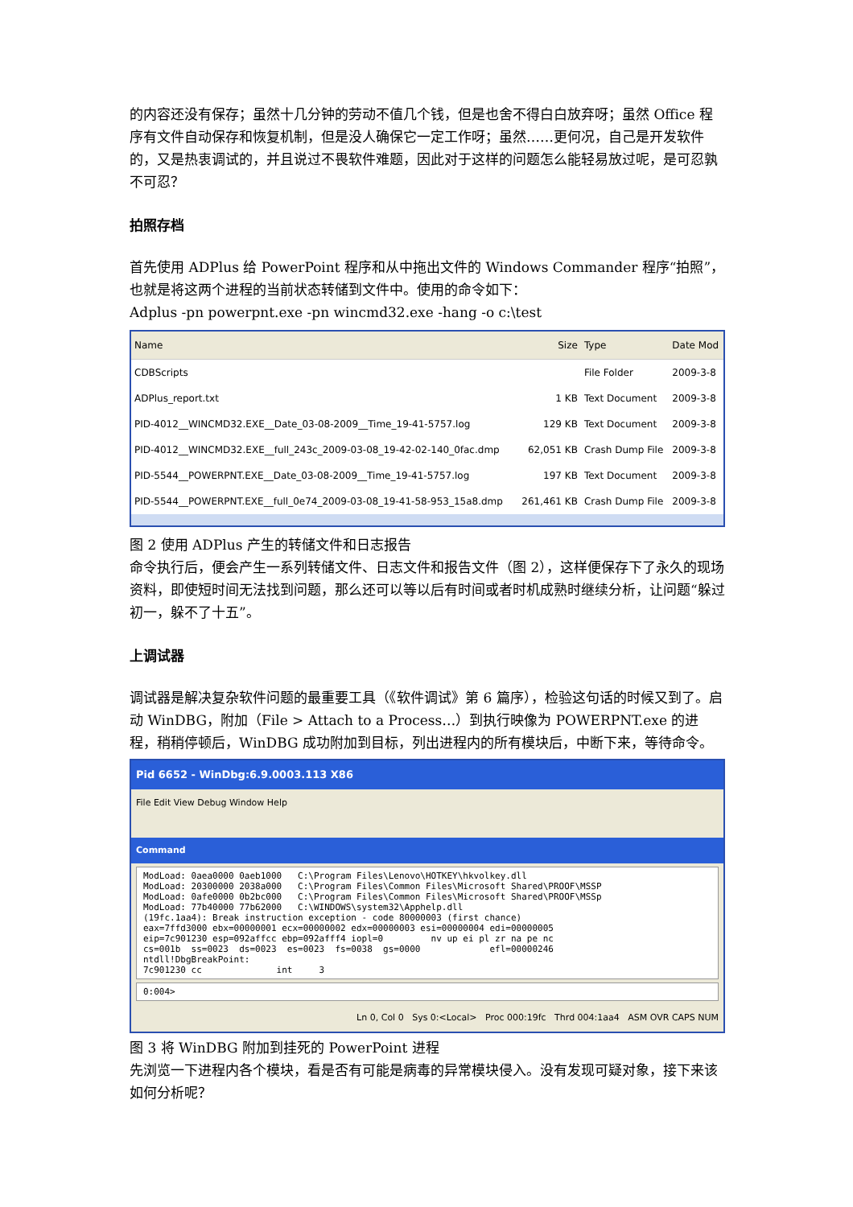的内容还没有保存；虽然十几分钟的劳动不值几个钱，但是也舍不得白白放弃呀；虽然 Office 程序有文件自动保存和恢复机制，但是没人确保它一定工作呀；虽然……更何况，自己是开发软件的，又是热衷调试的，并且说过不畏软件难题，因此对于这样的问题怎么能轻易放过呢，是可忍孰不可忍？
拍照存档
首先使用 ADPlus 给 PowerPoint 程序和从中拖出文件的 Windows Commander 程序“拍照”，也就是将这两个进程的当前状态转储到文件中。使用的命令如下：
Adplus -pn powerpnt.exe -pn wincmd32.exe -hang -o c:\test
| Name | Size | Type | Date Mod |
| --- | --- | --- | --- |
| CDBScripts | | File Folder | 2009-3-8 |
| ADPlus_report.txt | 1 KB | Text Document | 2009-3-8 |
| PID-4012__WINCMD32.EXE__Date_03-08-2009__Time_19-41-5757.log | 129 KB | Text Document | 2009-3-8 |
| PID-4012__WINCMD32.EXE__full_243c_2009-03-08_19-42-02-140_0fac.dmp | 62,051 KB | Crash Dump File | 2009-3-8 |
| PID-5544__POWERPNT.EXE__Date_03-08-2009__Time_19-41-5757.log | 197 KB | Text Document | 2009-3-8 |
| PID-5544__POWERPNT.EXE__full_0e74_2009-03-08_19-41-58-953_15a8.dmp | 261,461 KB | Crash Dump File | 2009-3-8 |
图 2 使用 ADPlus 产生的转储文件和日志报告
命令执行后，便会产生一系列转储文件、日志文件和报告文件（图 2），这样便保存下了永久的现场资料，即使短时间无法找到问题，那么还可以等以后有时间或者时机成熟时继续分析，让问题“躲过初一，躲不了十五”。
上调试器
调试器是解决复杂软件问题的最重要工具（《软件调试》第 6 篇序），检验这句话的时候又到了。启动 WinDBG，附加（File > Attach to a Process…）到执行映像为 POWERPNT.exe 的进程，稍稍停顿后，WinDBG 成功附加到目标，列出进程内的所有模块后，中断下来，等待命令。
Pid 6652 - WinDbg:6.9.0003.113 X86
File Edit View Debug Window Help
Command
ModLoad: 0aea0000 0aeb1000 C:\Program Files\Lenovo\HOTKEY\hkvolkey.dll ModLoad: 20300000 2038a000 C:\Program Files\Common Files\Microsoft Shared\PROOF\MSSP ModLoad: 0afe0000 0b2bc000 C:\Program Files\Common Files\Microsoft Shared\PROOF\MSSp ModLoad: 77b40000 77b62000 C:\WINDOWS\system32\Apphelp.dll (19fc.1aa4): Break instruction exception - code 80000003 (first chance) eax=7ffd3000 ebx=00000001 ecx=00000002 edx=00000003 esi=00000004 edi=00000005 eip=7c901230 esp=092affcc ebp=092afff4 iopl=0 nv up ei pl zr na pe nc cs=001b ss=0023 ds=0023 es=0023 fs=0038 gs=0000 efl=00000246 ntdll!DbgBreakPoint: 7c901230 cc int 3
0:004>
Ln 0, Col 0 Sys 0:<Local> Proc 000:19fc Thrd 004:1aa4 ASM OVR CAPS NUM
图 3 将 WinDBG 附加到挂死的 PowerPoint 进程
先浏览一下进程内各个模块，看是否有可能是病毒的异常模块侵入。没有发现可疑对象，接下来该如何分析呢？